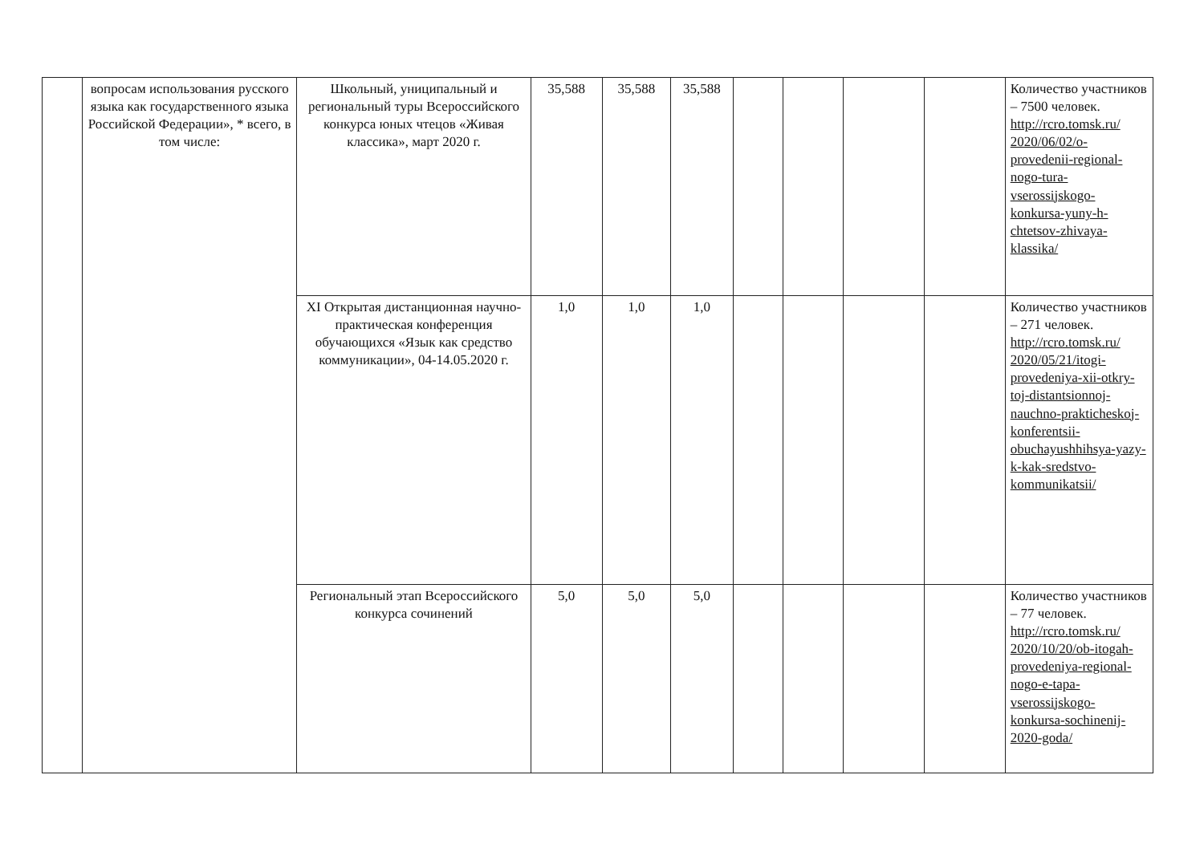| | вопросам использования русского языка как государственного языка Российской Федерации», * всего, в том числе: | Школьный, униципальный и региональный туры Всероссийского конкурса юных чтецов «Живая классика», март 2020 г. | 35,588 | 35,588 | 35,588 | | | | | Количество участников – 7500 человек. http://rcro.tomsk.ru/ 2020/06/02/o-provedenii-regional-nogo-tura-vserossijskogo-konkursa-yuny-h-chtetsov-zhivaya-klassika/ |
| | | XI Открытая дистанционная научно-практическая конференция обучающихся «Язык как средство коммуникации», 04-14.05.2020 г. | 1,0 | 1,0 | 1,0 | | | | | Количество участников – 271 человек. http://rcro.tomsk.ru/ 2020/05/21/itogi-provedeniya-xii-otkry-toj-distantsionnoj-nauchno-prakticheskoj-konferentsii-obuchayushhihsya-yazy-k-kak-sredstvo-kommunikatsii/ |
| | | Региональный этап Всероссийского конкурса сочинений | 5,0 | 5,0 | 5,0 | | | | | Количество участников – 77 человек. http://rcro.tomsk.ru/ 2020/10/20/ob-itogah-provedeniya-regional-nogo-e-tapa-vserossijskogo-konkursa-sochinenij-2020-goda/ |